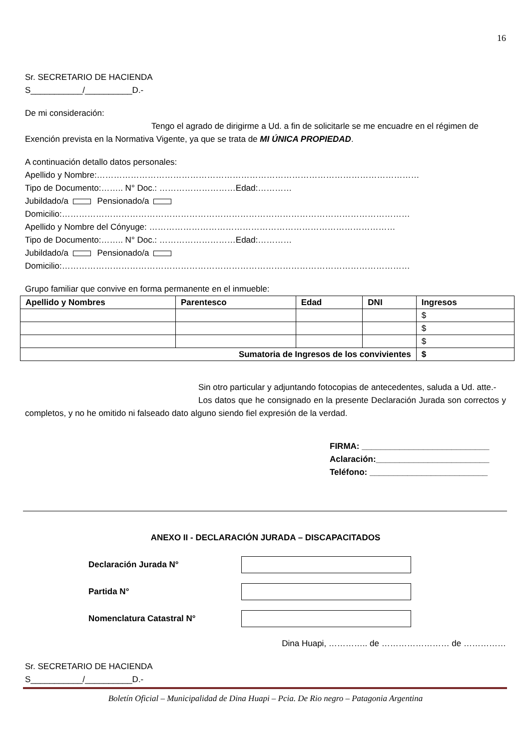16
Sr. SECRETARIO DE HACIENDA
S___________/__________D.-
De mi consideración:
Tengo el agrado de dirigirme a Ud. a fin de solicitarle se me encuadre en el régimen de Exención prevista en la Normativa Vigente, ya que se trata de MI ÚNICA PROPIEDAD.
A continuación detallo datos personales:
Apellido y Nombre:……………………………………………………………………………………………………
Tipo de Documento:…….. N° Doc.: ………………………Edad:…………
Jubildado/a Pensionado/a
Domicilio:……………………………………………………………………………………………………………
Apellido y Nombre del Cónyuge: ……………………………………………………………………………
Tipo de Documento:…….. N° Doc.: ………………………Edad:…………
Jubildado/a Pensionado/a
Domicilio:……………………………………………………………………………………………………………
Grupo familiar que convive en forma permanente en el inmueble:
| Apellido y Nombres | Parentesco | Edad | DNI | Ingresos |
| --- | --- | --- | --- | --- |
| | | | | $ |
| | | | | $ |
| | | | | $ |
| Sumatoria de Ingresos de los convivientes | | | | $ |
Sin otro particular y adjuntando fotocopias de antecedentes, saluda a Ud. atte.-
Los datos que he consignado en la presente Declaración Jurada son correctos y completos, y no he omitido ni falseado dato alguno siendo fiel expresión de la verdad.
FIRMA: ___________________________
Aclaración:________________________
Teléfono: _________________________
ANEXO II - DECLARACIÓN JURADA – DISCAPACITADOS
Declaración Jurada N°
Partida N°
Nomenclatura Catastral N°
Dina Huapi, ………….. de …………………… de ……………
Sr. SECRETARIO DE HACIENDA
S___________/__________D.-
Boletín Oficial – Municipalidad de Dina Huapi – Pcia. De Rio negro – Patagonia Argentina